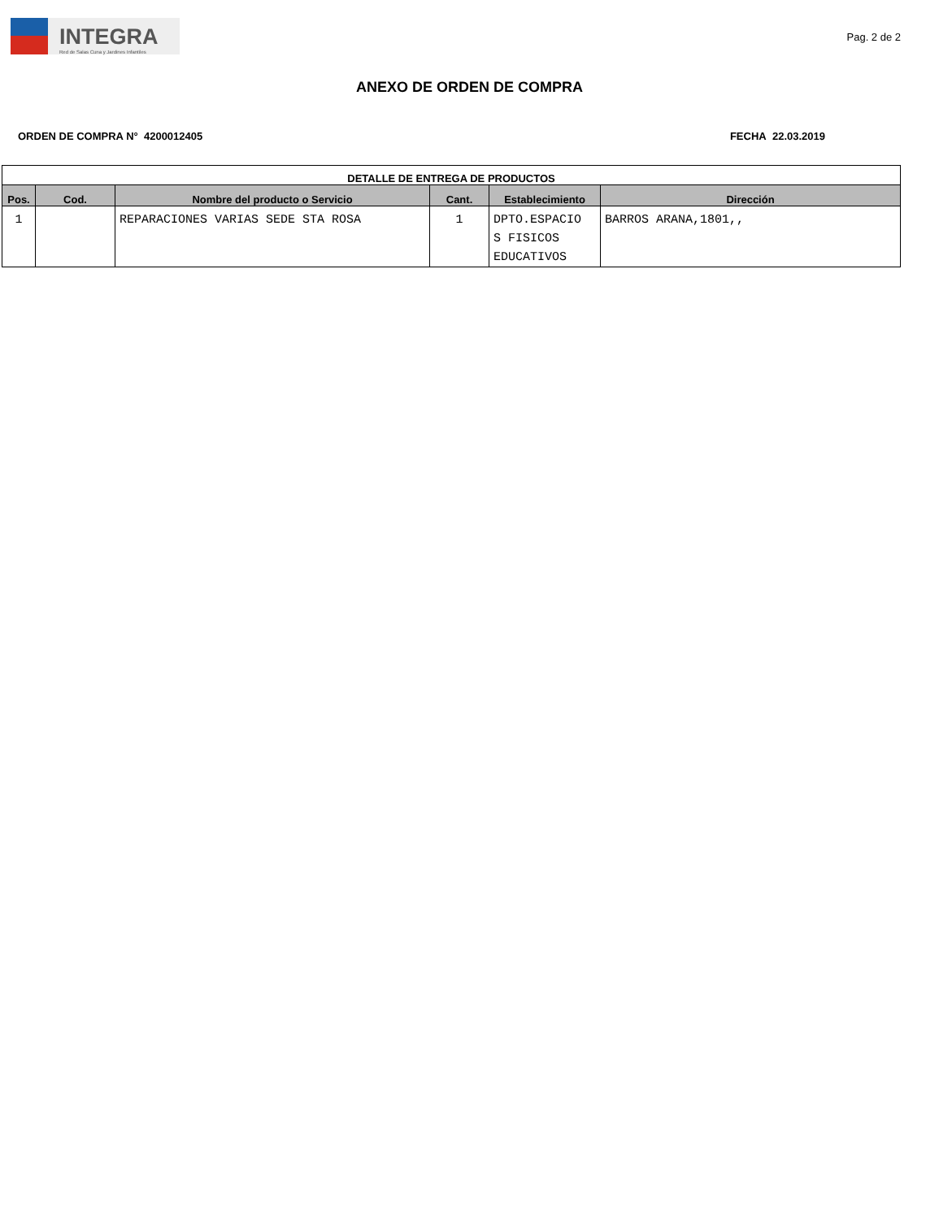INTEGRA
Red de Salas Cuna y Jardines Infantiles
Pag. 2 de 2
ANEXO DE ORDEN DE COMPRA
ORDEN DE COMPRA N° 4200012405 FECHA 22.03.2019
| DETALLE DE ENTREGA DE PRODUCTOS | | | | | |
| --- | --- | --- | --- | --- | --- |
| Pos. | Cod. | Nombre del producto o Servicio | Cant. | Establecimiento | Dirección |
| 1 | | REPARACIONES VARIAS SEDE STA ROSA | 1 | DPTO.ESPACIO S FISICOS EDUCATIVOS | BARROS ARANA,1801,, |